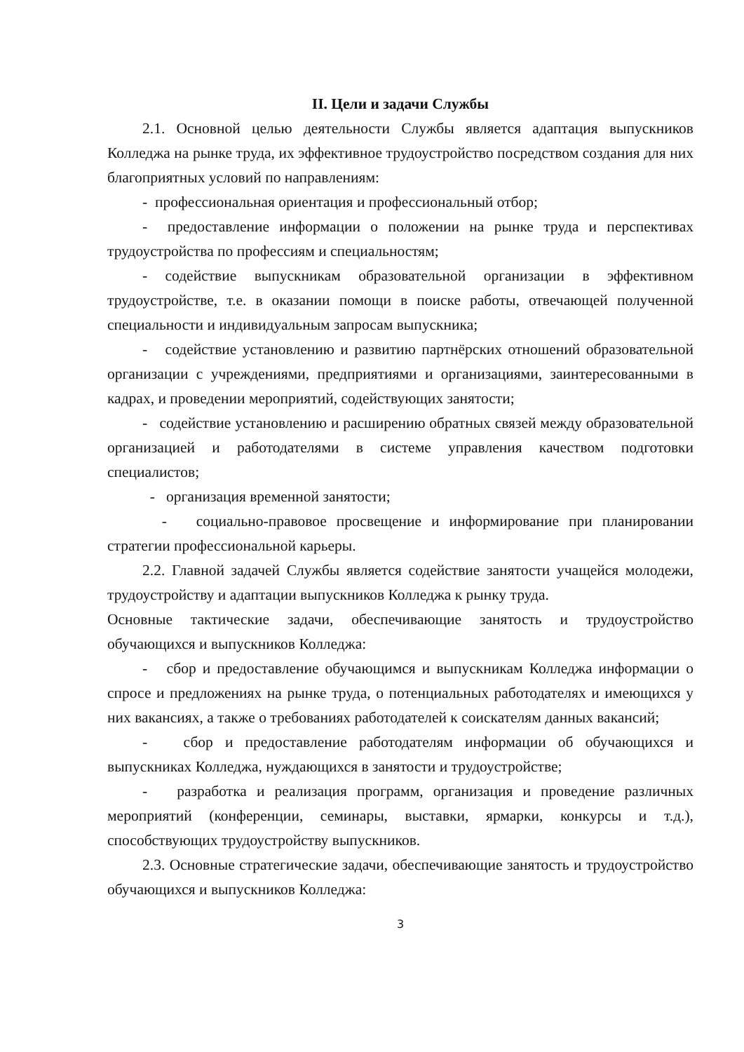II. Цели и задачи Службы
2.1. Основной целью деятельности Службы является адаптация выпускников Колледжа на рынке труда, их эффективное трудоустройство посредством создания для них благоприятных условий по направлениям:
- профессиональная ориентация и профессиональный отбор;
- предоставление информации о положении на рынке труда и перспективах трудоустройства по профессиям и специальностям;
- содействие выпускникам образовательной организации в эффективном трудоустройстве, т.е. в оказании помощи в поиске работы, отвечающей полученной специальности и индивидуальным запросам выпускника;
- содействие установлению и развитию партнёрских отношений образовательной организации с учреждениями, предприятиями и организациями, заинтересованными в кадрах, и проведении мероприятий, содействующих занятости;
- содействие установлению и расширению обратных связей между образовательной организацией и работодателями в системе управления качеством подготовки специалистов;
- организация временной занятости;
- социально-правовое просвещение и информирование при планировании стратегии профессиональной карьеры.
2.2. Главной задачей Службы является содействие занятости учащейся молодежи, трудоустройству и адаптации выпускников Колледжа к рынку труда.
Основные тактические задачи, обеспечивающие занятость и трудоустройство обучающихся и выпускников Колледжа:
- сбор и предоставление обучающимся и выпускникам Колледжа информации о спросе и предложениях на рынке труда, о потенциальных работодателях и имеющихся у них вакансиях, а также о требованиях работодателей к соискателям данных вакансий;
- сбор и предоставление работодателям информации об обучающихся и выпускниках Колледжа, нуждающихся в занятости и трудоустройстве;
- разработка и реализация программ, организация и проведение различных мероприятий (конференции, семинары, выставки, ярмарки, конкурсы и т.д.), способствующих трудоустройству выпускников.
2.3. Основные стратегические задачи, обеспечивающие занятость и трудоустройство обучающихся и выпускников Колледжа:
3